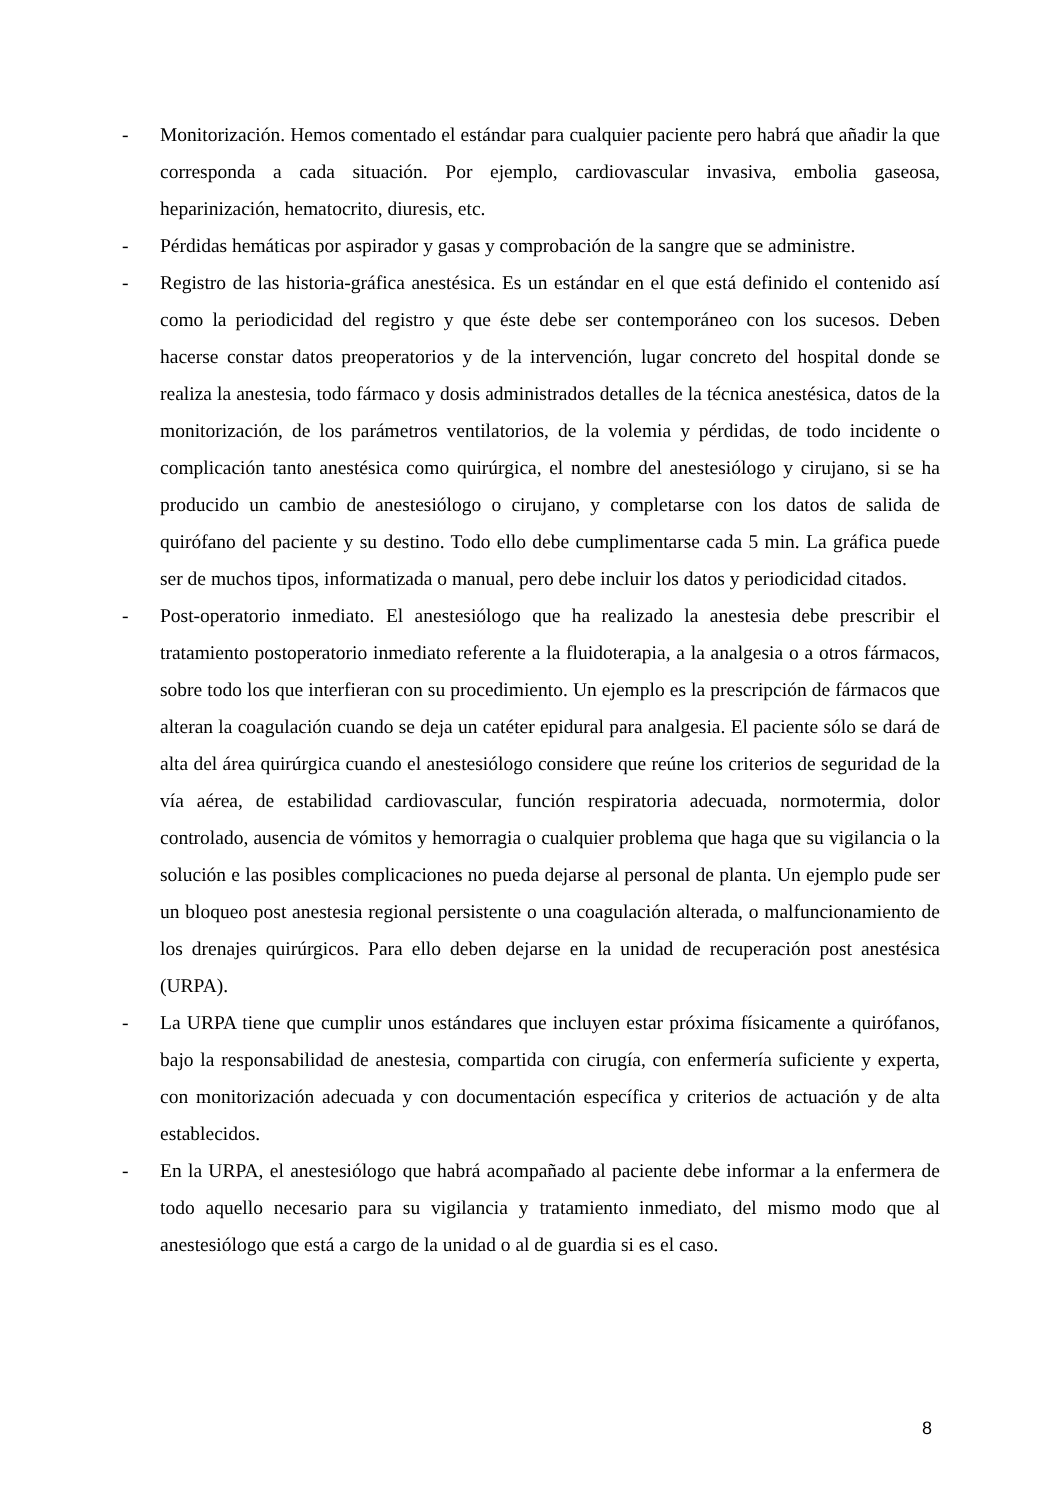- Monitorización. Hemos comentado el estándar para cualquier paciente pero habrá que añadir la que corresponda a cada situación. Por ejemplo, cardiovascular invasiva, embolia gaseosa, heparinización, hematocrito, diuresis, etc.
- Pérdidas hemáticas por aspirador y gasas y comprobación de la sangre que se administre.
- Registro de las historia-gráfica anestésica. Es un estándar en el que está definido el contenido así como la periodicidad del registro y que éste debe ser contemporáneo con los sucesos. Deben hacerse constar datos preoperatorios y de la intervención, lugar concreto del hospital donde se realiza la anestesia, todo fármaco y dosis administrados detalles de la técnica anestésica, datos de la monitorización, de los parámetros ventilatorios, de la volemia y pérdidas, de todo incidente o complicación tanto anestésica como quirúrgica, el nombre del anestesiólogo y cirujano, si se ha producido un cambio de anestesiólogo o cirujano, y completarse con los datos de salida de quirófano del paciente y su destino. Todo ello debe cumplimentarse cada 5 min. La gráfica puede ser de muchos tipos, informatizada o manual, pero debe incluir los datos y periodicidad citados.
- Post-operatorio inmediato. El anestesiólogo que ha realizado la anestesia debe prescribir el tratamiento postoperatorio inmediato referente a la fluidoterapia, a la analgesia o a otros fármacos, sobre todo los que interfieran con su procedimiento. Un ejemplo es la prescripción de fármacos que alteran la coagulación cuando se deja un catéter epidural para analgesia. El paciente sólo se dará de alta del área quirúrgica cuando el anestesiólogo considere que reúne los criterios de seguridad de la vía aérea, de estabilidad cardiovascular, función respiratoria adecuada, normotermia, dolor controlado, ausencia de vómitos y hemorragia o cualquier problema que haga que su vigilancia o la solución e las posibles complicaciones no pueda dejarse al personal de planta. Un ejemplo pude ser un bloqueo post anestesia regional persistente o una coagulación alterada, o malfuncionamiento de los drenajes quirúrgicos. Para ello deben dejarse en la unidad de recuperación post anestésica (URPA).
- La URPA tiene que cumplir unos estándares que incluyen estar próxima físicamente a quirófanos, bajo la responsabilidad de anestesia, compartida con cirugía, con enfermería suficiente y experta, con monitorización adecuada y con documentación específica y criterios de actuación y de alta establecidos.
- En la URPA, el anestesiólogo que habrá acompañado al paciente debe informar a la enfermera de todo aquello necesario para su vigilancia y tratamiento inmediato, del mismo modo que al anestesiólogo que está a cargo de la unidad o al de guardia si es el caso.
8